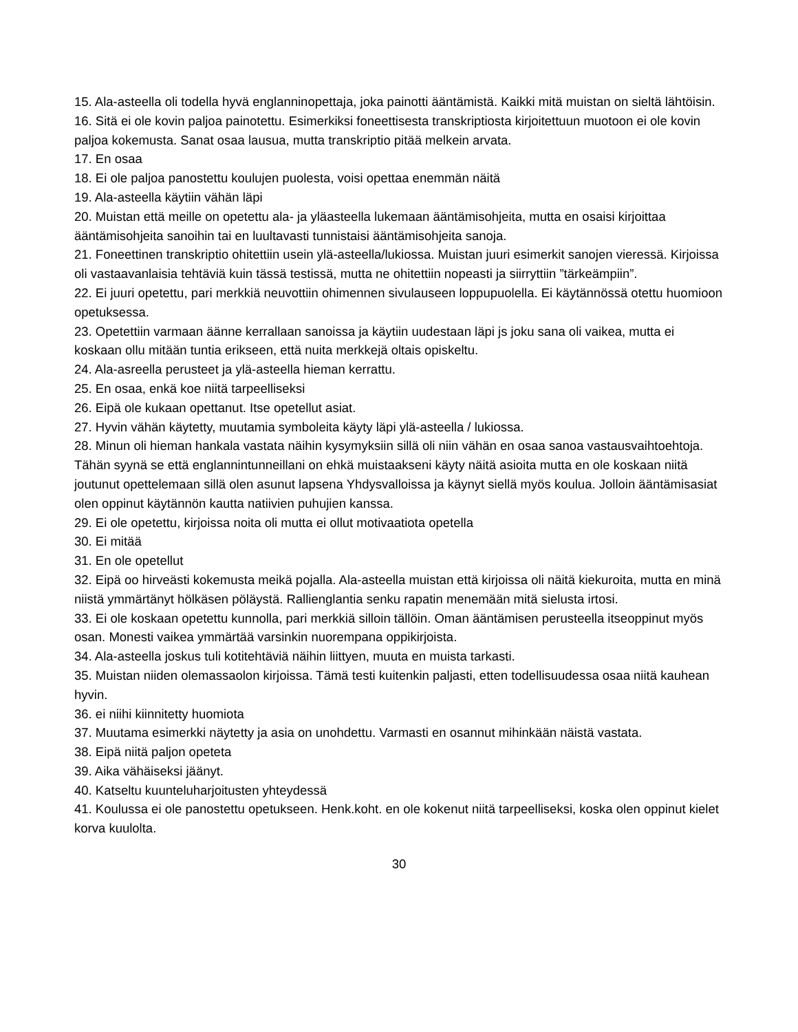15. Ala-asteella oli todella hyvä englanninopettaja, joka painotti ääntämistä. Kaikki mitä muistan on sieltä lähtöisin.
16. Sitä ei ole kovin paljoa painotettu. Esimerkiksi foneettisesta transkriptiosta kirjoitettuun muotoon ei ole kovin paljoa kokemusta. Sanat osaa lausua, mutta transkriptio pitää melkein arvata.
17. En osaa
18. Ei ole paljoa panostettu koulujen puolesta, voisi opettaa enemmän näitä
19. Ala-asteella käytiin vähän läpi
20. Muistan että meille on opetettu ala- ja yläasteella lukemaan ääntämisohjeita, mutta en osaisi kirjoittaa ääntämisohjeita sanoihin tai en luultavasti tunnistaisi ääntämisohjeita sanoja.
21. Foneettinen transkriptio ohitettiin usein ylä-asteella/lukiossa. Muistan juuri esimerkit sanojen vieressä. Kirjoissa oli vastaavanlaisia tehtäviä kuin tässä testissä, mutta ne ohitettiin nopeasti ja siirryttiin ”tärkeämpiin”.
22. Ei juuri opetettu, pari merkkiä neuvottiin ohimennen sivulauseen loppupuolella. Ei käytännössä otettu huomioon opetuksessa.
23. Opetettiin varmaan äänne kerrallaan sanoissa ja käytiin uudestaan läpi js joku sana oli vaikea, mutta ei koskaan ollu mitään tuntia erikseen, että nuita merkkejä oltais opiskeltu.
24. Ala-asreella perusteet ja ylä-asteella hieman kerrattu.
25. En osaa, enkä koe niitä tarpeelliseksi
26. Eipä ole kukaan opettanut. Itse opetellut asiat.
27. Hyvin vähän käytetty, muutamia symboleita käyty läpi ylä-asteella / lukiossa.
28. Minun oli hieman hankala vastata näihin kysymyksiin sillä oli niin vähän en osaa sanoa vastausvaihtoehtoja. Tähän syynä se että englannintunneillani on ehkä muistaakseni käyty näitä asioita mutta en ole koskaan niitä joutunut opettelemaan sillä olen asunut lapsena Yhdysvalloissa ja käynyt siellä myös koulua. Jolloin ääntämisasiat olen oppinut käytännön kautta natiivien puhujien kanssa.
29. Ei ole opetettu, kirjoissa noita oli mutta ei ollut motivaatiota opetella
30. Ei mitää
31. En ole opetellut
32. Eipä oo hirveästi kokemusta meikä pojalla. Ala-asteella muistan että kirjoissa oli näitä kiekuroita, mutta en minä niistä ymmärtänyt hölkäsen pöläystä. Rallienglantia senku rapatin menemään mitä sielusta irtosi.
33. Ei ole koskaan opetettu kunnolla, pari merkkiä silloin tällöin. Oman ääntämisen perusteella itseoppinut myös osan. Monesti vaikea ymmärtää varsinkin nuorempana oppikirjoista.
34. Ala-asteella joskus tuli kotitehtäviä näihin liittyen, muuta en muista tarkasti.
35. Muistan niiden olemassaolon kirjoissa. Tämä testi kuitenkin paljasti, etten todellisuudessa osaa niitä kauhean hyvin.
36. ei niihi kiinnitetty huomiota
37. Muutama esimerkki näytetty ja asia on unohdettu. Varmasti en osannut mihinkään näistä vastata.
38. Eipä niitä paljon opeteta
39. Aika vähäiseksi jäänyt.
40. Katseltu kuunteluharjoitusten yhteydessä
41. Koulussa ei ole panostettu opetukseen. Henk.koht. en ole kokenut niitä tarpeelliseksi, koska olen oppinut kielet korva kuulolta.
30